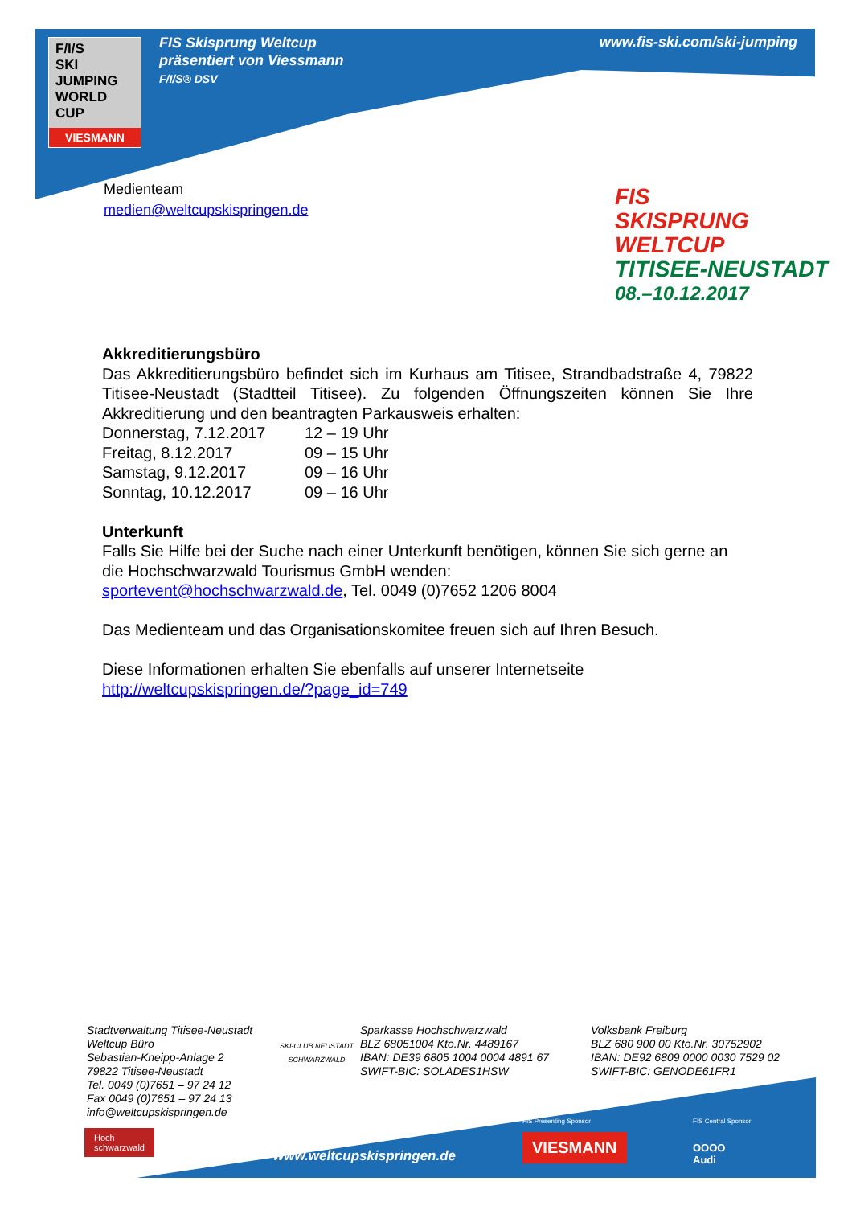F/I/S
SKI
JUMPING
WORLD CUP
VIESMANN
FIS Skisprung Weltcup
präsentiert von Viessmann
F/I/S® DSV
www.fis-ski.com/ski-jumping
Medienteam
medien@weltcupskispringen.de
FIS
SKISPRUNG WELTCUP
TITISEE-NEUSTADT
08.–10.12.2017
Akkreditierungsbüro
Das Akkreditierungsbüro befindet sich im Kurhaus am Titisee, Strandbadstraße 4, 79822 Titisee-Neustadt (Stadtteil Titisee). Zu folgenden Öffnungszeiten können Sie Ihre Akkreditierung und den beantragten Parkausweis erhalten:
| Donnerstag, 7.12.2017 | 12 – 19 Uhr |
| Freitag, 8.12.2017 | 09 – 15 Uhr |
| Samstag, 9.12.2017 | 09 – 16 Uhr |
| Sonntag, 10.12.2017 | 09 – 16 Uhr |
Unterkunft
Falls Sie Hilfe bei der Suche nach einer Unterkunft benötigen, können Sie sich gerne an die Hochschwarzwald Tourismus GmbH wenden:
sportevent@hochschwarzwald.de, Tel. 0049 (0)7652 1206 8004
Das Medienteam und das Organisationskomitee freuen sich auf Ihren Besuch.
Diese Informationen erhalten Sie ebenfalls auf unserer Internetseite
http://weltcupskispringen.de/?page_id=749
Stadtverwaltung Titisee-Neustadt
Weltcup Büro
Sebastian-Kneipp-Anlage 2
79822 Titisee-Neustadt
Tel. 0049 (0)7651 – 97 24 12
Fax 0049 (0)7651 – 97 24 13
info@weltcupskispringen.de
SKI-CLUB NEUSTADT SCHWARZWALD
Sparkasse Hochschwarzwald
BLZ 68051004 Kto.Nr. 4489167
IBAN: DE39 6805 1004 0004 4891 67
SWIFT-BIC: SOLADES1HSW
Volksbank Freiburg
BLZ 680 900 00 Kto.Nr. 30752902
IBAN: DE92 6809 0000 0030 7529 02
SWIFT-BIC: GENODE61FR1
Hoch
schwarzwald
FIS Presenting Sponsor FIS Central Sponsor
www.weltcupskispringen.de
VIESMANN
OOOO
Audi